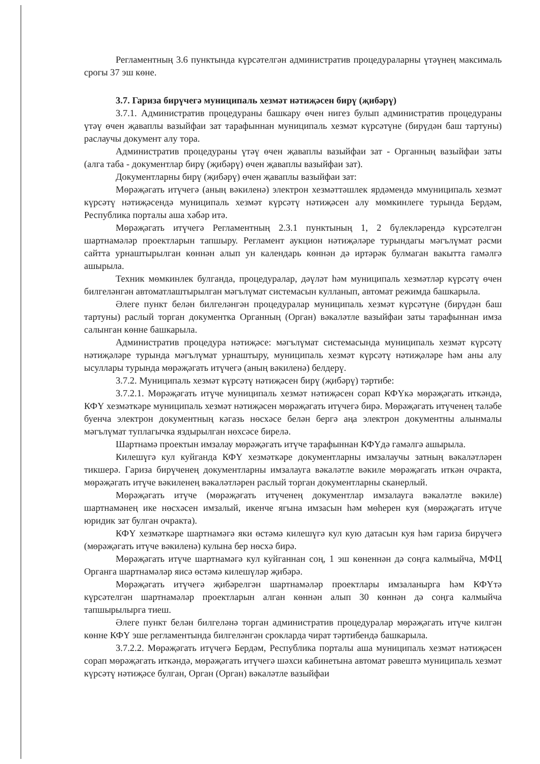Регламентның 3.6 пунктында күрсәтелгән административ процедураларны үтәүнең максималь срогы 37 эш көне.
3.7. Гариза бирүчегә муниципаль хезмәт нәтиҗәсен бирү (җибәрү)
3.7.1. Административ процедураны башкару өчен нигез булып административ процедураны үтәү өчен җаваплы вазыйфаи зат тарафыннан муниципаль хезмәт күрсәтүне (бирүдән баш тартуны) раслаучы документ алу тора.
Административ процедураны үтәү өчен җаваплы вазыйфаи зат - Органның вазыйфаи заты (алга таба - документлар бирү (җибәрү) өчен җаваплы вазыйфаи зат).
Документларны бирү (җибәрү) өчен җаваплы вазыйфаи зат:
Мөрәҗәгать итүчегә (аның вәкиленә) электрон хезмәттәшлек ярдәмендә ммуниципаль хезмәт күрсәтү нәтиҗәсендә муниципаль хезмәт күрсәтү нәтиҗәсен алу мөмкинлеге турында Бердәм, Республика порталы аша хәбәр итә.
Мөрәҗәгать итүчегә Регламентның 2.3.1 пунктының 1, 2 бүлекләрендә күрсәтелгән шартнамәләр проектларын тапшыру. Регламент аукцион нәтиҗәләре турындагы мәгълүмат рәсми сайтта урнаштырылган көннән алып ун календарь көннән дә иртәрәк булмаган вакытта гамәлгә ашырыла.
Техник мөмкинлек булганда, процедуралар, дәүләт һәм муниципаль хезмәтләр күрсәтү өчен билгеләнгән автоматлаштырылган мәгълүмат системасын кулланып, автомат режимда башкарыла.
Әлеге пункт белән билгеләнгән процедуралар муниципаль хезмәт күрсәтүне (бирүдән баш тартуны) раслый торган документка Органның (Орган) вәкаләтле вазыйфаи заты тарафыннан имза салынган көнне башкарыла.
Административ процедура нәтиҗәсе: мәгълүмат системасында муниципаль хезмәт күрсәтү нәтиҗәләре турында мәгълүмат урнаштыру, муниципаль хезмәт күрсәтү нәтиҗәләре һәм аны алу ысуллары турында мөрәҗәгать итүчегә (аның вәкиленә) белдерү.
3.7.2. Муниципаль хезмәт күрсәтү нәтиҗәсен бирү (җибәрү) тәртибе:
3.7.2.1. Мөрәҗәгать итүче муниципаль хезмәт нәтиҗәсен сорап КФҮкә мөрәҗәгать иткәндә, КФҮ хезмәткәре муниципаль хезмәт нәтиҗәсен мөрәҗәгать итүчегә бирә. Мөрәҗәгать итүченең таләбе буенча электрон документның кәгазь нөсхәсе белән бергә аңа электрон документны алынмалы мәгълүмат туплагычка яздырылган нөхсәсе бирелә.
Шартнамә проектын имзалау мөрәҗәгать итүче тарафыннан КФҮдә гамәлгә ашырыла.
Килешүгә кул куйганда КФҮ хезмәткәре документларны имзалаучы затның вәкаләтләрен тикшерә. Гариза бирүченең документларны имзалауга вәкаләтле вәкиле мөрәҗәгать иткән очракта, мөрәҗәгать итүче вәкиленең вәкаләтләрен раслый торган документларны сканерлый.
Мөрәҗәгать итүче (мөрәҗәгать итүченең документлар имзалауга вәкаләтле вәкиле) шартнамәнең ике нөсхәсен имзалый, икенче ягына имзасын һәм мөһерен куя (мөрәҗәгать итүче юридик зат булган очракта).
КФҮ хезмәткәре шартнамәгә яки өстәмә килешүгә кул кую датасын куя һәм гариза бирүчегә (мөрәҗәгать итүче вәкиленә) кулына бер нөсхә бирә.
Мөрәҗәгать итүче шартнамәгә кул куйганнан соң, 1 эш көненнән дә соңга калмыйча, МФЦ Органга шартнамәләр яисә өстәмә килешүләр җибәрә.
Мөрәҗәгать итүчегә җибәрелгән шартнамәләр проектлары имзаланырга һәм КФҮтә күрсәтелгән шартнамәләр проектларын алган көннән алып 30 көннән дә соңга калмыйча тапшырылырга тиеш.
Әлеге пункт белән билгеләнә торган административ процедуралар мөрәҗәгать итүче килгән көнне КФҮ эше регламентында билгеләнгән срокларда чират тәртибендә башкарыла.
3.7.2.2. Мөрәҗәгать итүчегә Бердәм, Республика порталы аша муниципаль хезмәт нәтиҗәсен сорап мөрәҗәгать иткәндә, мөрәҗәгать итүчегә шәхси кабинетына автомат рәвештә муниципаль хезмәт күрсәтү нәтиҗәсе булган, Орган (Орган) вәкаләтле вазыйфаи